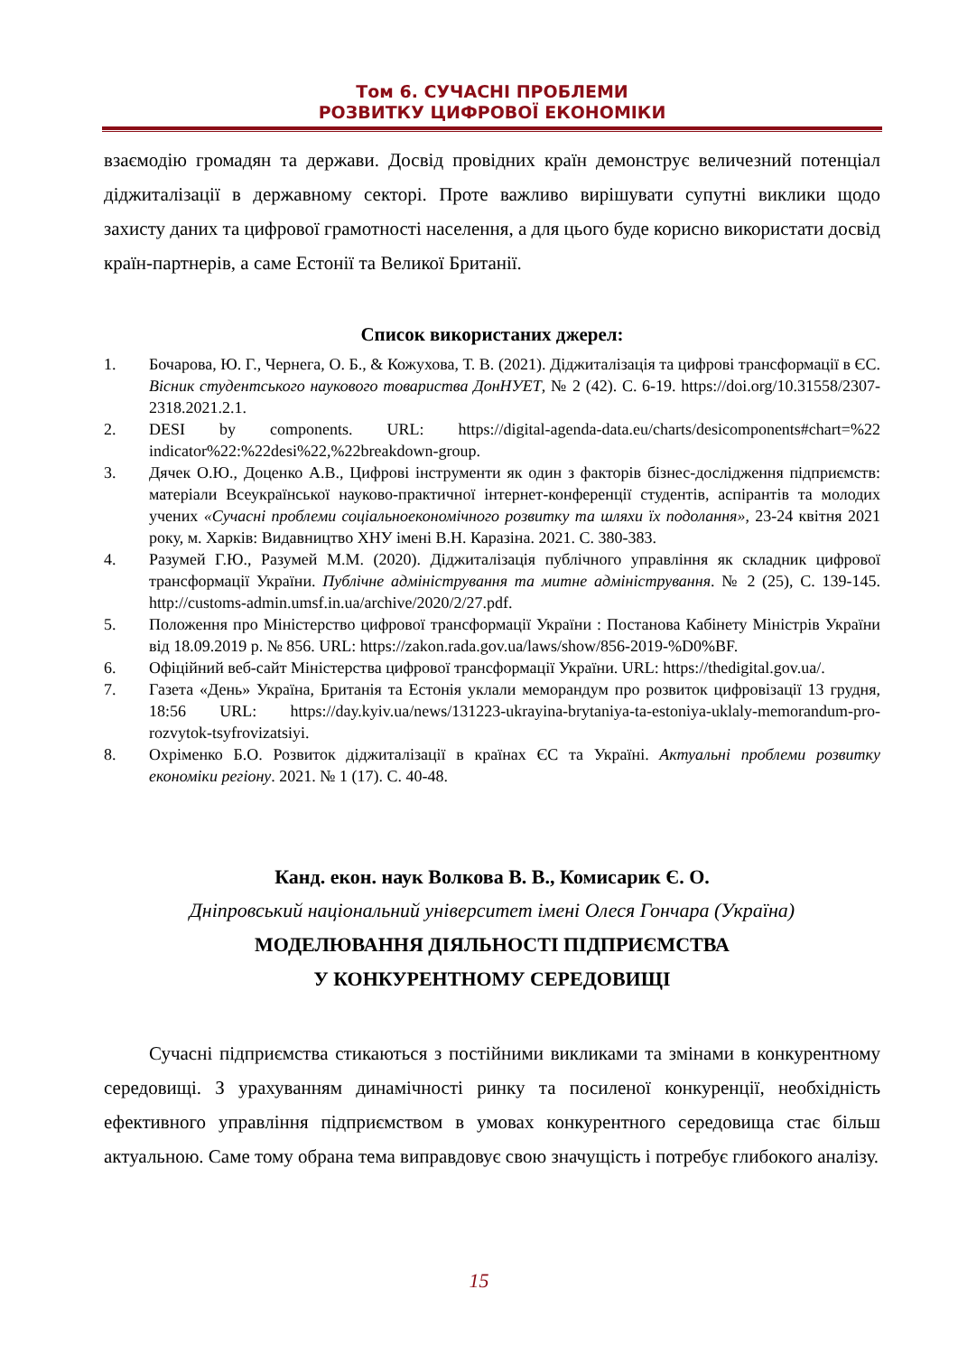Том 6. СУЧАСНІ ПРОБЛЕМИ
РОЗВИТКУ ЦИФРОВОЇ ЕКОНОМІКИ
взаємодію громадян та держави. Досвід провідних країн демонструє величезний потенціал діджиталізації в державному секторі. Проте важливо вирішувати супутні виклики щодо захисту даних та цифрової грамотності населення, а для цього буде корисно використати досвід країн-партнерів, а саме Естонії та Великої Британії.
Список використаних джерел:
1. Бочарова, Ю. Г., Чернега, О. Б., & Кожухова, Т. В. (2021). Діджиталізація та цифрові трансформації в ЄС. Вісник студентського наукового товариства ДонНУЕТ, № 2 (42). С. 6-19. https://doi.org/10.31558/2307-2318.2021.2.1.
2. DESI by components. URL: https://digital-agenda-data.eu/charts/desicomponents#chart=%22 indicator%22:%22desi%22,%22breakdown-group.
3. Дячек О.Ю., Доценко А.В., Цифрові інструменти як один з факторів бізнес-дослідження підприємств: матеріали Всеукраїнської науково-практичної інтернет-конференції студентів, аспірантів та молодих учених «Сучасні проблеми соціальноекономічного розвитку та шляхи їх подолання», 23-24 квітня 2021 року, м. Харків: Видавництво ХНУ імені В.Н. Каразіна. 2021. С. 380-383.
4. Разумей Г.Ю., Разумей М.М. (2020). Діджиталізація публічного управління як складник цифрової трансформації України. Публічне адміністрування та митне адміністрування. № 2 (25), С. 139-145. http://customs-admin.umsf.in.ua/archive/2020/2/27.pdf.
5. Положення про Міністерство цифрової трансформації України : Постанова Кабінету Міністрів України від 18.09.2019 р. № 856. URL: https://zakon.rada.gov.ua/laws/show/856-2019-%D0%BF.
6. Офіційний веб-сайт Міністерства цифрової трансформації України. URL: https://thedigital.gov.ua/.
7. Газета «День» Україна, Британія та Естонія уклали меморандум про розвиток цифровізації 13 грудня, 18:56 URL: https://day.kyiv.ua/news/131223-ukrayina-brytaniya-ta-estoniya-uklaly-memorandum-pro-rozvytok-tsyfrovizatsiyi.
8. Охріменко Б.О. Розвиток діджиталізації в країнах ЄС та Україні. Актуальні проблеми розвитку економіки регіону. 2021. № 1 (17). С. 40-48.
Канд. екон. наук Волкова В. В., Комисарик Є. О.
Дніпровський національний університет імені Олеся Гончара (Україна)
МОДЕЛЮВАННЯ ДІЯЛЬНОСТІ ПІДПРИЄМСТВА
У КОНКУРЕНТНОМУ СЕРЕДОВИЩІ
Сучасні підприємства стикаються з постійними викликами та змінами в конкурентному середовищі. З урахуванням динамічності ринку та посиленої конкуренції, необхідність ефективного управління підприємством в умовах конкурентного середовища стає більш актуальною. Саме тому обрана тема виправдовує свою значущість і потребує глибокого аналізу.
15